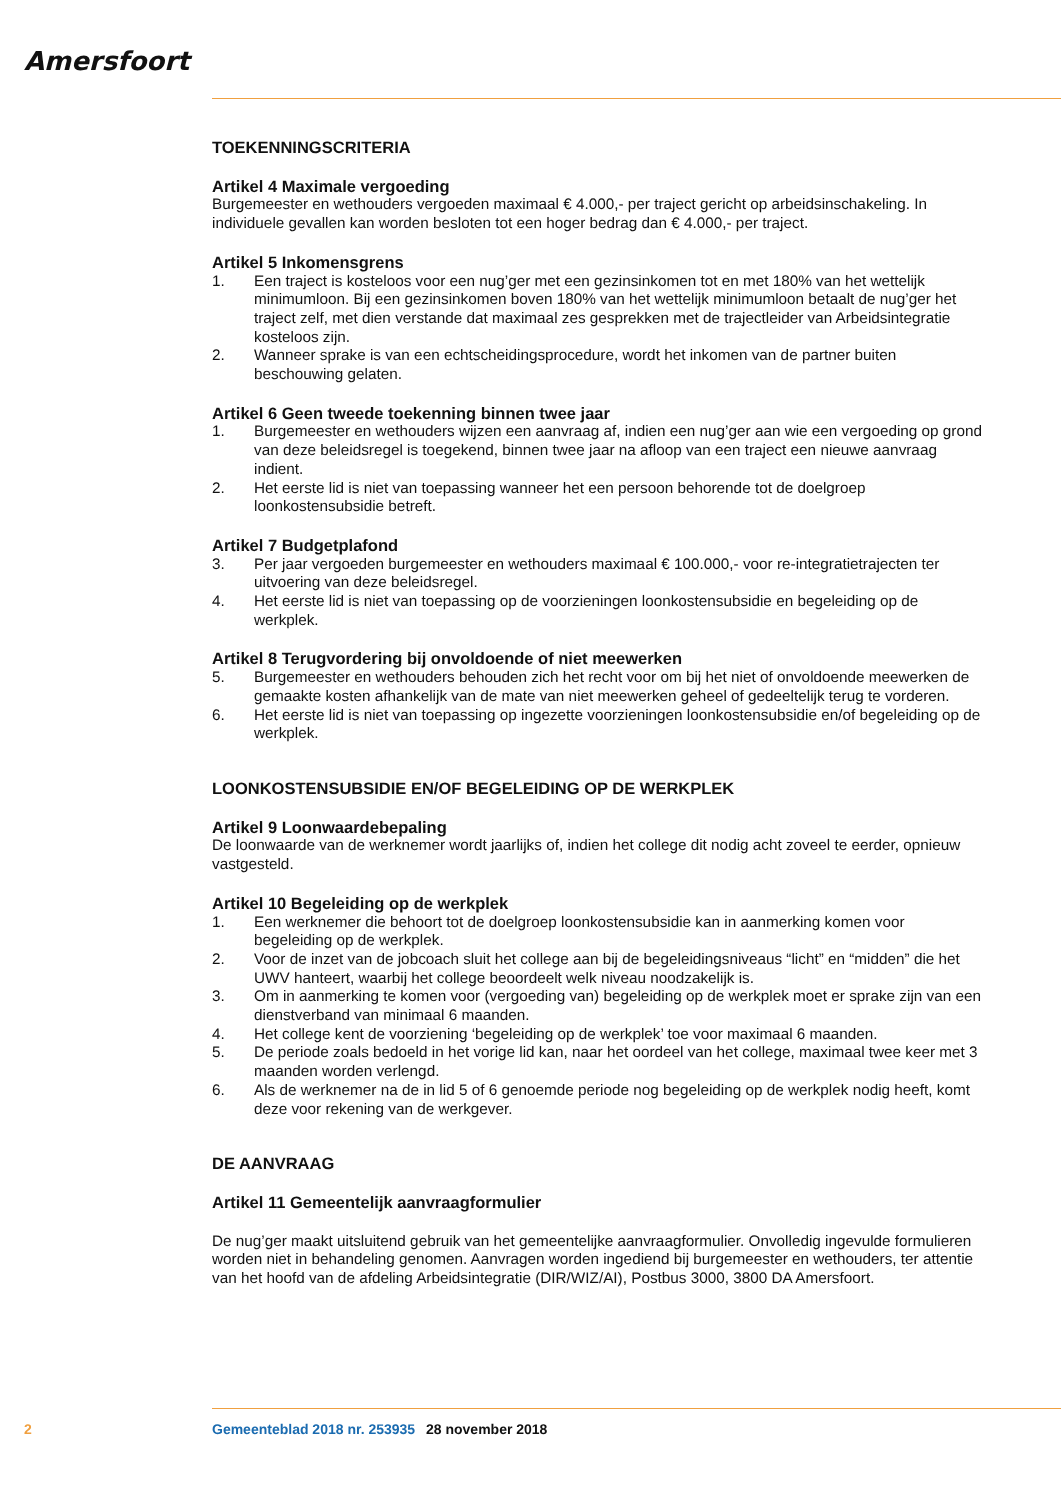Amersfoort
TOEKENNINGSCRITERIA
Artikel 4 Maximale vergoeding
Burgemeester en wethouders vergoeden maximaal € 4.000,- per traject gericht op arbeidsinschakeling. In individuele gevallen kan worden besloten tot een hoger bedrag dan € 4.000,- per traject.
Artikel 5 Inkomensgrens
1. Een traject is kosteloos voor een nug’ger met een gezinsinkomen tot en met 180% van het wettelijk minimumloon. Bij een gezinsinkomen boven 180% van het wettelijk minimumloon betaalt de nug’ger het traject zelf, met dien verstande dat maximaal zes gesprekken met de trajectleider van Arbeidsintegratie kosteloos zijn.
2. Wanneer sprake is van een echtscheidingsprocedure, wordt het inkomen van de partner buiten beschouwing gelaten.
Artikel 6 Geen tweede toekenning binnen twee jaar
1. Burgemeester en wethouders wijzen een aanvraag af, indien een nug’ger aan wie een vergoeding op grond van deze beleidsregel is toegekend, binnen twee jaar na afloop van een traject een nieuwe aanvraag indient.
2. Het eerste lid is niet van toepassing wanneer het een persoon behorende tot de doelgroep loonkostensubsidie betreft.
Artikel 7 Budgetplafond
3. Per jaar vergoeden burgemeester en wethouders maximaal € 100.000,- voor re-integratietrajecten ter uitvoering van deze beleidsregel.
4. Het eerste lid is niet van toepassing op de voorzieningen loonkostensubsidie en begeleiding op de werkplek.
Artikel 8 Terugvordering bij onvoldoende of niet meewerken
5. Burgemeester en wethouders behouden zich het recht voor om bij het niet of onvoldoende meewerken de gemaakte kosten afhankelijk van de mate van niet meewerken geheel of gedeeltelijk terug te vorderen.
6. Het eerste lid is niet van toepassing op ingezette voorzieningen loonkostensubsidie en/of begeleiding op de werkplek.
LOONKOSTENSUBSIDIE EN/OF BEGELEIDING OP DE WERKPLEK
Artikel 9 Loonwaardebepaling
De loonwaarde van de werknemer wordt jaarlijks of, indien het college dit nodig acht zoveel te eerder, opnieuw vastgesteld.
Artikel 10 Begeleiding op de werkplek
1. Een werknemer die behoort tot de doelgroep loonkostensubsidie kan in aanmerking komen voor begeleiding op de werkplek.
2. Voor de inzet van de jobcoach sluit het college aan bij de begeleidingsniveaus “licht” en “midden” die het UWV hanteert, waarbij het college beoordeelt welk niveau noodzakelijk is.
3. Om in aanmerking te komen voor (vergoeding van) begeleiding op de werkplek moet er sprake zijn van een dienstverband van minimaal 6 maanden.
4. Het college kent de voorziening ‘begeleiding op de werkplek’ toe voor maximaal 6 maanden.
5. De periode zoals bedoeld in het vorige lid kan, naar het oordeel van het college, maximaal twee keer met 3 maanden worden verlengd.
6. Als de werknemer na de in lid 5 of 6 genoemde periode nog begeleiding op de werkplek nodig heeft, komt deze voor rekening van de werkgever.
DE AANVRAAG
Artikel 11 Gemeentelijk aanvraagformulier
De nug’ger maakt uitsluitend gebruik van het gemeentelijke aanvraagformulier. Onvolledig ingevulde formulieren worden niet in behandeling genomen. Aanvragen worden ingediend bij burgemeester en wethouders, ter attentie van het hoofd van de afdeling Arbeidsintegratie (DIR/WIZ/AI), Postbus 3000, 3800 DA Amersfoort.
2 Gemeenteblad 2018 nr. 253935 28 november 2018